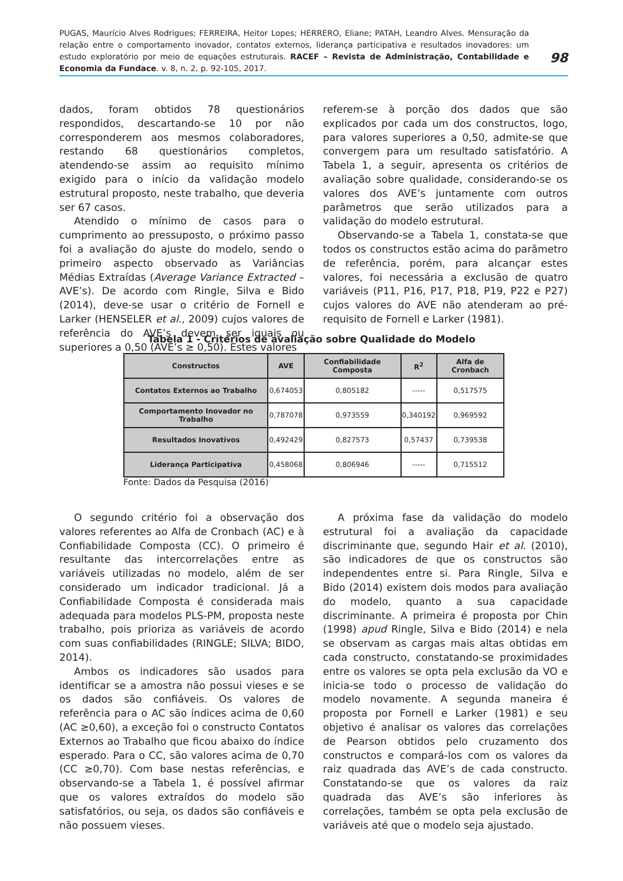PUGAS, Maurício Alves Rodrigues; FERREIRA, Heitor Lopes; HERRERO, Eliane; PATAH, Leandro Alves. Mensuração da relação entre o comportamento inovador, contatos externos, liderança participativa e resultados inovadores: um estudo exploratório por meio de equações estruturais. RACEF – Revista de Administração, Contabilidade e Economia da Fundace. v. 8, n. 2, p. 92-105, 2017.
98
dados, foram obtidos 78 questionários respondidos, descartando-se 10 por não corresponderem aos mesmos colaboradores, restando 68 questionários completos, atendendo-se assim ao requisito mínimo exigido para o início da validação modelo estrutural proposto, neste trabalho, que deveria ser 67 casos.
Atendido o mínimo de casos para o cumprimento ao pressuposto, o próximo passo foi a avaliação do ajuste do modelo, sendo o primeiro aspecto observado as Variâncias Médias Extraídas (Average Variance Extracted – AVE’s). De acordo com Ringle, Silva e Bido (2014), deve-se usar o critério de Fornell e Larker (HENSELER et al., 2009) cujos valores de referência do AVE’s devem ser iguais ou superiores a 0,50 (AVE’s ≥ 0,50). Estes valores
referem-se à porção dos dados que são explicados por cada um dos constructos, logo, para valores superiores a 0,50, admite-se que convergem para um resultado satisfatório. A Tabela 1, a seguir, apresenta os critérios de avaliação sobre qualidade, considerando-se os valores dos AVE’s juntamente com outros parâmetros que serão utilizados para a validação do modelo estrutural.
Observando-se a Tabela 1, constata-se que todos os constructos estão acima do parâmetro de referência, porém, para alcançar estes valores, foi necessária a exclusão de quatro variáveis (P11, P16, P17, P18, P19, P22 e P27) cujos valores do AVE não atenderam ao pré-requisito de Fornell e Larker (1981).
Tabela 1 - Critérios de avaliação sobre Qualidade do Modelo
| Constructos | AVE | Confiabilidade Composta | R<sup>2</sup> | Alfa de Cronbach |
| --- | --- | --- | --- | --- |
| Contatos Externos ao Trabalho | 0,674053 | 0,805182 | ----- | 0,517575 |
| Comportamento Inovador no Trabalho | 0,787078 | 0,973559 | 0,340192 | 0,969592 |
| Resultados Inovativos | 0,492429 | 0,827573 | 0,57437 | 0,739538 |
| Liderança Participativa | 0,458068 | 0,806946 | ----- | 0,715512 |
Fonte: Dados da Pesquisa (2016)
O segundo critério foi a observação dos valores referentes ao Alfa de Cronbach (AC) e à Confiabilidade Composta (CC). O primeiro é resultante das intercorrelações entre as variáveis utilizadas no modelo, além de ser considerado um indicador tradicional. Já a Confiabilidade Composta é considerada mais adequada para modelos PLS-PM, proposta neste trabalho, pois prioriza as variáveis de acordo com suas confiabilidades (RINGLE; SILVA; BIDO, 2014).
Ambos os indicadores são usados para identificar se a amostra não possui vieses e se os dados são confiáveis. Os valores de referência para o AC são índices acima de 0,60 (AC ≥0,60), a exceção foi o constructo Contatos Externos ao Trabalho que ficou abaixo do índice esperado. Para o CC, são valores acima de 0,70 (CC ≥0,70). Com base nestas referências, e observando-se a Tabela 1, é possível afirmar que os valores extraídos do modelo são satisfatórios, ou seja, os dados são confiáveis e não possuem vieses.
A próxima fase da validação do modelo estrutural foi a avaliação da capacidade discriminante que, segundo Hair et al. (2010), são indicadores de que os constructos são independentes entre si. Para Ringle, Silva e Bido (2014) existem dois modos para avaliação do modelo, quanto a sua capacidade discriminante. A primeira é proposta por Chin (1998) apud Ringle, Silva e Bido (2014) e nela se observam as cargas mais altas obtidas em cada constructo, constatando-se proximidades entre os valores se opta pela exclusão da VO e inicia-se todo o processo de validação do modelo novamente. A segunda maneira é proposta por Fornell e Larker (1981) e seu objetivo é analisar os valores das correlações de Pearson obtidos pelo cruzamento dos constructos e compará-los com os valores da raiz quadrada das AVE’s de cada constructo. Constatando-se que os valores da raiz quadrada das AVE’s são inferiores às correlações, também se opta pela exclusão de variáveis até que o modelo seja ajustado.